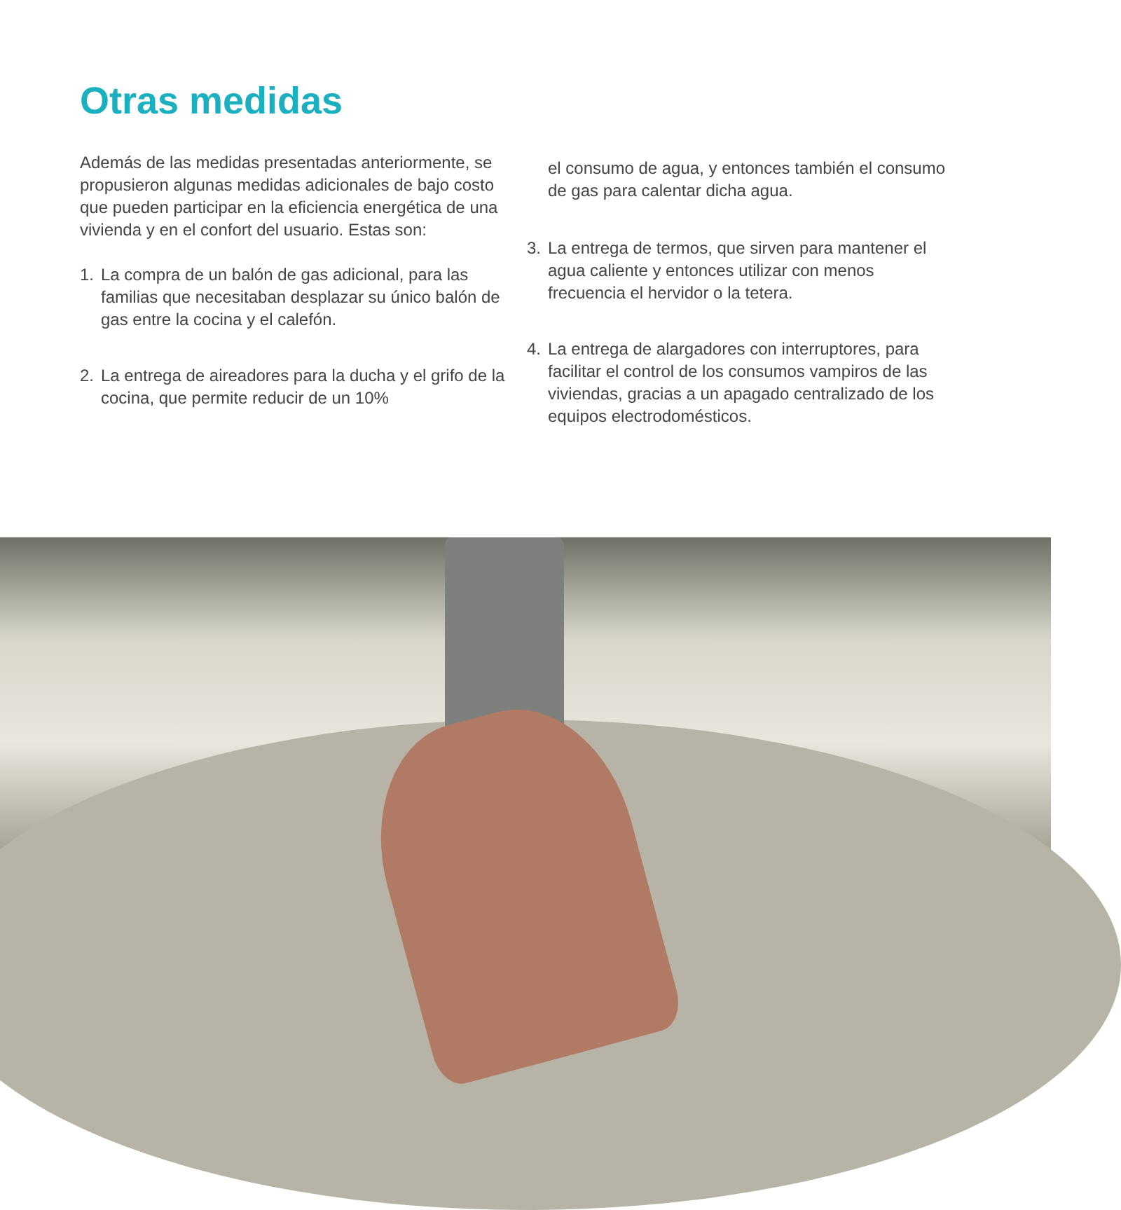Otras medidas
Además de las medidas presentadas anteriormente, se propusieron algunas medidas adicionales de bajo costo que pueden participar en la eficiencia energética de una vivienda y en el confort del usuario. Estas son:
1. La compra de un balón de gas adicional, para las familias que necesitaban desplazar su único balón de gas entre la cocina y el calefón.
2. La entrega de aireadores para la ducha y el grifo de la cocina, que permite reducir de un 10%
el consumo de agua, y entonces también el consumo de gas para calentar dicha agua.
3. La entrega de termos, que sirven para mantener el agua caliente y entonces utilizar con menos frecuencia el hervidor o la tetera.
4. La entrega de alargadores con interruptores, para facilitar el control de los consumos vampiros de las viviendas, gracias a un apagado centralizado de los equipos electrodomésticos.